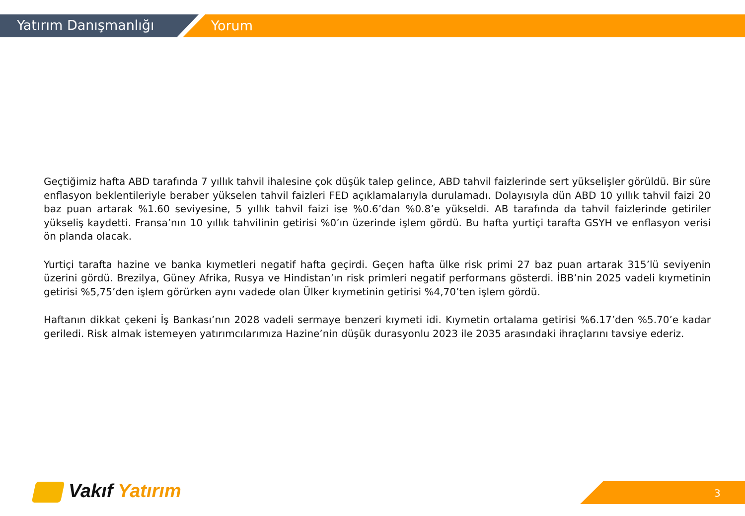Yatırım Danışmanlığı Yorum
Geçtiğimiz hafta ABD tarafında 7 yıllık tahvil ihalesine çok düşük talep gelince, ABD tahvil faizlerinde sert yükselişler görüldü. Bir süre enflasyon beklentileriyle beraber yükselen tahvil faizleri FED açıklamalarıyla durulamadı. Dolayısıyla dün ABD 10 yıllık tahvil faizi 20 baz puan artarak %1.60 seviyesine, 5 yıllık tahvil faizi ise %0.6’dan %0.8’e yükseldi. AB tarafında da tahvil faizlerinde getiriler yükseliş kaydetti. Fransa’nın 10 yıllık tahvilinin getirisi %0’ın üzerinde işlem gördü. Bu hafta yurtiçi tarafta GSYH ve enflasyon verisi ön planda olacak.
Yurtiçi tarafta hazine ve banka kıymetleri negatif hafta geçirdi. Geçen hafta ülke risk primi 27 baz puan artarak 315’lü seviyenin üzerini gördü. Brezilya, Güney Afrika, Rusya ve Hindistan’ın risk primleri negatif performans gösterdi. İBB’nin 2025 vadeli kıymetinin getirisi %5,75’den işlem görürken aynı vadede olan Ülker kıymetinin getirisi %4,70’ten işlem gördü.
Haftanın dikkat çekeni İş Bankası’nın 2028 vadeli sermaye benzeri kıymeti idi. Kıymetin ortalama getirisi %6.17’den %5.70’e kadar geriledi. Risk almak istemeyen yatırımcılarımıza Hazine’nin düşük durasyonlu 2023 ile 2035 arasındaki ihraçlarını tavsiye ederiz.
Vakıf Yatırım 3